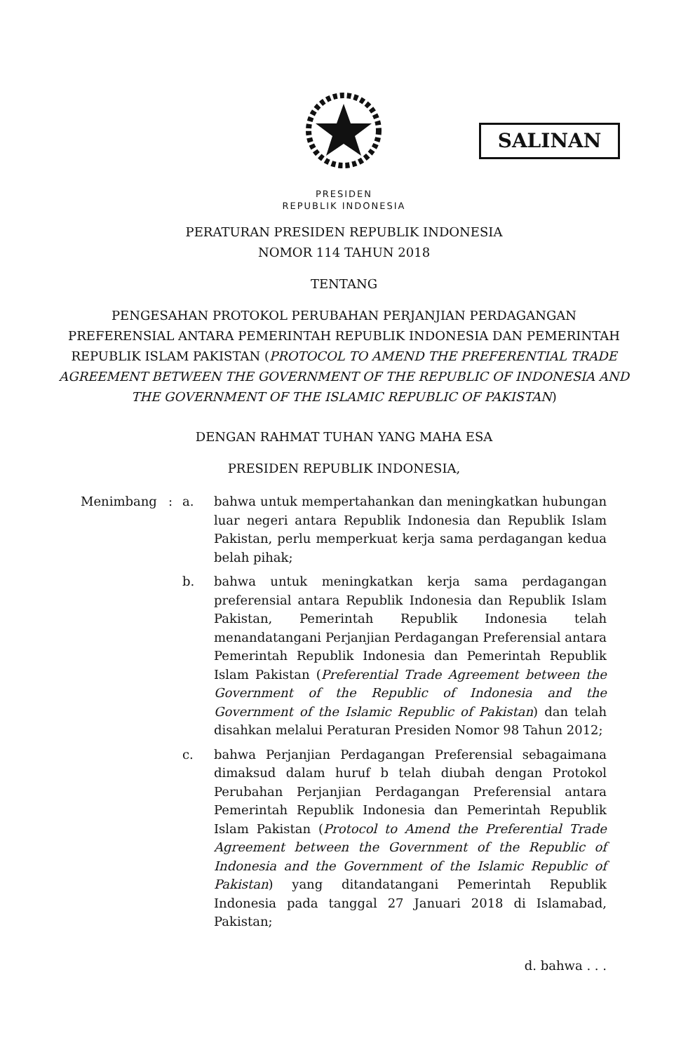SALINAN
PRESIDEN
REPUBLIK INDONESIA
PERATURAN PRESIDEN REPUBLIK INDONESIA
NOMOR 114 TAHUN 2018
TENTANG
PENGESAHAN PROTOKOL PERUBAHAN PERJANJIAN PERDAGANGAN
PREFERENSIAL ANTARA PEMERINTAH REPUBLIK INDONESIA DAN PEMERINTAH
REPUBLIK ISLAM PAKISTAN (PROTOCOL TO AMEND THE PREFERENTIAL TRADE
AGREEMENT BETWEEN THE GOVERNMENT OF THE REPUBLIC OF INDONESIA AND
THE GOVERNMENT OF THE ISLAMIC REPUBLIC OF PAKISTAN)
DENGAN RAHMAT TUHAN YANG MAHA ESA
PRESIDEN REPUBLIK INDONESIA,
| Menimbang | : | a. | bahwa untuk mempertahankan dan meningkatkan hubungan luar negeri antara Republik Indonesia dan Republik Islam Pakistan, perlu memperkuat kerja sama perdagangan kedua belah pihak; |
| | | b. | bahwa untuk meningkatkan kerja sama perdagangan preferensial antara Republik Indonesia dan Republik Islam Pakistan, Pemerintah Republik Indonesia telah menandatangani Perjanjian Perdagangan Preferensial antara Pemerintah Republik Indonesia dan Pemerintah Republik Islam Pakistan ( Preferential Trade Agreement between the Government of the Republic of Indonesia and the Government of the Islamic Republic of Pakistan ) dan telah disahkan melalui Peraturan Presiden Nomor 98 Tahun 2012; |
| | | c. | bahwa Perjanjian Perdagangan Preferensial sebagaimana dimaksud dalam huruf b telah diubah dengan Protokol Perubahan Perjanjian Perdagangan Preferensial antara Pemerintah Republik Indonesia dan Pemerintah Republik Islam Pakistan ( Protocol to Amend the Preferential Trade Agreement between the Government of the Republic of Indonesia and the Government of the Islamic Republic of Pakistan ) yang ditandatangani Pemerintah Republik Indonesia pada tanggal 27 Januari 2018 di Islamabad, Pakistan; |
d. bahwa . . .